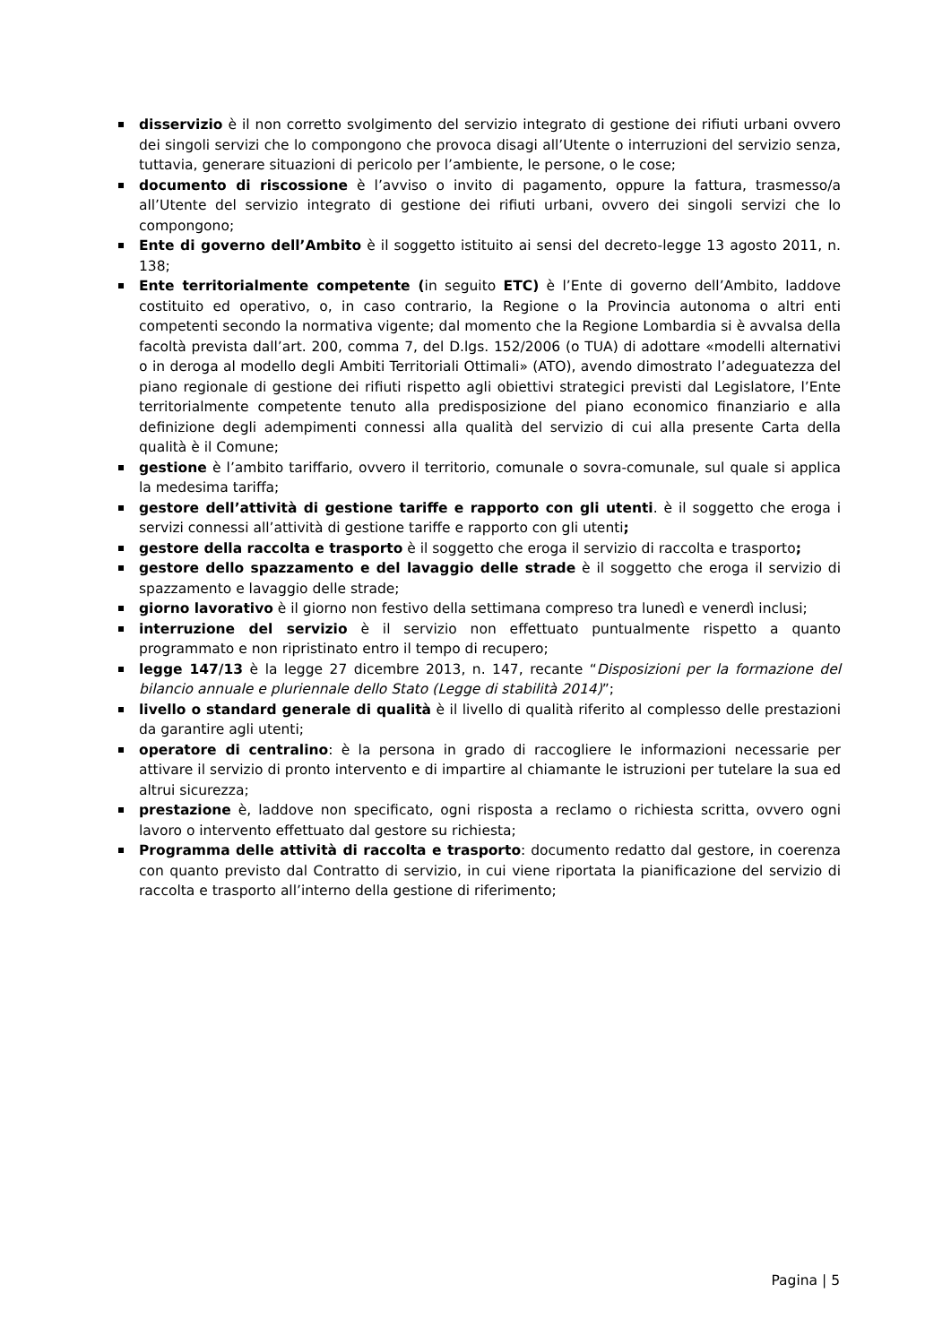disservizio è il non corretto svolgimento del servizio integrato di gestione dei rifiuti urbani ovvero dei singoli servizi che lo compongono che provoca disagi all’Utente o interruzioni del servizio senza, tuttavia, generare situazioni di pericolo per l’ambiente, le persone, o le cose;
documento di riscossione è l’avviso o invito di pagamento, oppure la fattura, trasmesso/a all’Utente del servizio integrato di gestione dei rifiuti urbani, ovvero dei singoli servizi che lo compongono;
Ente di governo dell’Ambito è il soggetto istituito ai sensi del decreto-legge 13 agosto 2011, n. 138;
Ente territorialmente competente (in seguito ETC) è l’Ente di governo dell’Ambito, laddove costituito ed operativo, o, in caso contrario, la Regione o la Provincia autonoma o altri enti competenti secondo la normativa vigente; dal momento che la Regione Lombardia si è avvalsa della facoltà prevista dall’art. 200, comma 7, del D.lgs. 152/2006 (o TUA) di adottare «modelli alternativi o in deroga al modello degli Ambiti Territoriali Ottimali» (ATO), avendo dimostrato l’adeguatezza del piano regionale di gestione dei rifiuti rispetto agli obiettivi strategici previsti dal Legislatore, l’Ente territorialmente competente tenuto alla predisposizione del piano economico finanziario e alla definizione degli adempimenti connessi alla qualità del servizio di cui alla presente Carta della qualità è il Comune;
gestione è l’ambito tariffario, ovvero il territorio, comunale o sovra-comunale, sul quale si applica la medesima tariffa;
gestore dell’attività di gestione tariffe e rapporto con gli utenti. è il soggetto che eroga i servizi connessi all’attività di gestione tariffe e rapporto con gli utenti;
gestore della raccolta e trasporto è il soggetto che eroga il servizio di raccolta e trasporto;
gestore dello spazzamento e del lavaggio delle strade è il soggetto che eroga il servizio di spazzamento e lavaggio delle strade;
giorno lavorativo è il giorno non festivo della settimana compreso tra lunedì e venerdì inclusi;
interruzione del servizio è il servizio non effettuato puntualmente rispetto a quanto programmato e non ripristinato entro il tempo di recupero;
legge 147/13 è la legge 27 dicembre 2013, n. 147, recante “Disposizioni per la formazione del bilancio annuale e pluriennale dello Stato (Legge di stabilità 2014)”;
livello o standard generale di qualità è il livello di qualità riferito al complesso delle prestazioni da garantire agli utenti;
operatore di centralino: è la persona in grado di raccogliere le informazioni necessarie per attivare il servizio di pronto intervento e di impartire al chiamante le istruzioni per tutelare la sua ed altrui sicurezza;
prestazione è, laddove non specificato, ogni risposta a reclamo o richiesta scritta, ovvero ogni lavoro o intervento effettuato dal gestore su richiesta;
Programma delle attività di raccolta e trasporto: documento redatto dal gestore, in coerenza con quanto previsto dal Contratto di servizio, in cui viene riportata la pianificazione del servizio di raccolta e trasporto all’interno della gestione di riferimento;
Pagina | 5